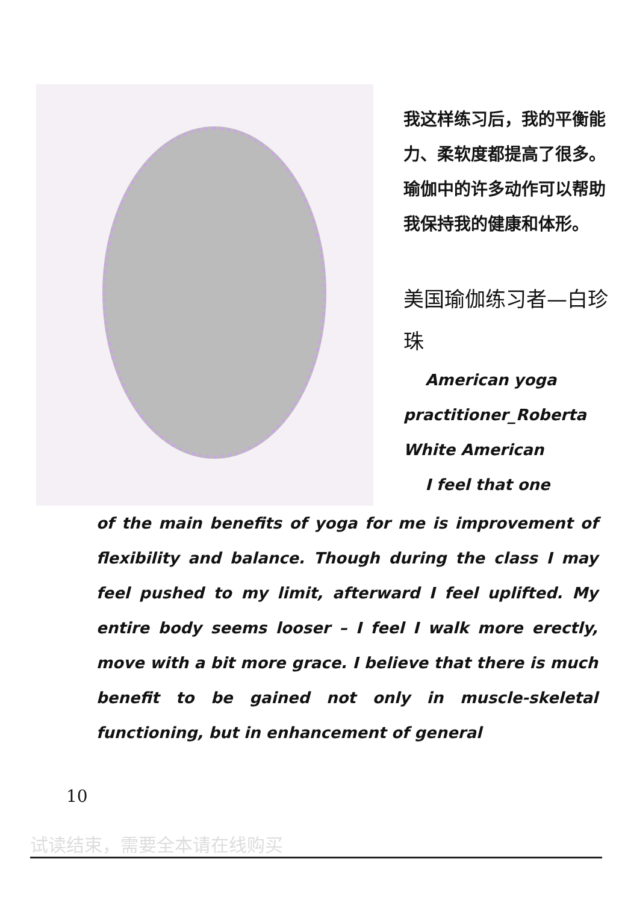我这样练习后，我的平衡能力、柔软度都提高了很多。瑜伽中的许多动作可以帮助我保持我的健康和体形。
美国瑜伽练习者—白珍珠
American yoga practitioner_Roberta White American
I feel that one
of the main benefits of yoga for me is improvement of flexibility and balance. Though during the class I may feel pushed to my limit, afterward I feel uplifted. My entire body seems looser – I feel I walk more erectly, move with a bit more grace. I believe that there is much benefit to be gained not only in muscle-skeletal functioning, but in enhancement of general
10
试读结束，需要全本请在线购买